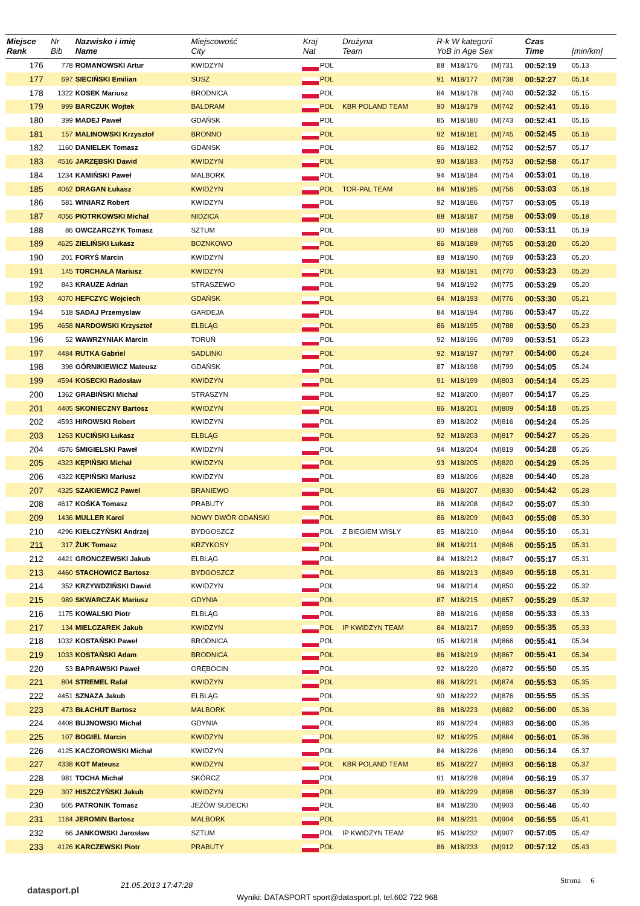| Miejsce Rank | Nr Bib | Nazwisko i imię Name | Miejscowość City | Kraj Nat | | Drużyna Team | R-k W kategorii YoB in Age Sex | | | Czas Time | [min/km] |
| --- | --- | --- | --- | --- | --- | --- | --- | --- | --- | --- | --- |
| 176 | 778 | ROMANOWSKI Artur | KWIDZYN | | POL | | 88 | M18/176 | (M)731 | 00:52:19 | 05.13 |
| 177 | 697 | SIECIŃSKI Emilian | SUSZ | | POL | | 91 | M18/177 | (M)738 | 00:52:27 | 05.14 |
| 178 | 1322 | KOSEK Mariusz | BRODNICA | | POL | | 84 | M18/178 | (M)740 | 00:52:32 | 05.15 |
| 179 | 999 | BARCZUK Wojtek | BALDRAM | | POL | KBR POLAND TEAM | 90 | M18/179 | (M)742 | 00:52:41 | 05.16 |
| 180 | 399 | MADEJ Paweł | GDAŃSK | | POL | | 85 | M18/180 | (M)743 | 00:52:41 | 05.16 |
| 181 | 157 | MALINOWSKI Krzysztof | BRONNO | | POL | | 92 | M18/181 | (M)745 | 00:52:45 | 05.16 |
| 182 | 1160 | DANIELEK Tomasz | GDANSK | | POL | | 86 | M18/182 | (M)752 | 00:52:57 | 05.17 |
| 183 | 4516 | JARZĘBSKI Dawid | KWIDZYN | | POL | | 90 | M18/183 | (M)753 | 00:52:58 | 05.17 |
| 184 | 1234 | KAMIŃSKI Paweł | MALBORK | | POL | | 94 | M18/184 | (M)754 | 00:53:01 | 05.18 |
| 185 | 4062 | DRAGAN Łukasz | KWIDZYN | | POL | TOR-PAL TEAM | 84 | M18/185 | (M)756 | 00:53:03 | 05.18 |
| 186 | 581 | WINIARZ Robert | KWIDZYN | | POL | | 92 | M18/186 | (M)757 | 00:53:05 | 05.18 |
| 187 | 4056 | PIOTRKOWSKI Michał | NIDZICA | | POL | | 88 | M18/187 | (M)758 | 00:53:09 | 05.18 |
| 188 | 86 | OWCZARCZYK Tomasz | SZTUM | | POL | | 90 | M18/188 | (M)760 | 00:53:11 | 05.19 |
| 189 | 4625 | ZIELIŃSKI Łukasz | BOZNKOWO | | POL | | 86 | M18/189 | (M)765 | 00:53:20 | 05.20 |
| 190 | 201 | FORYŚ Marcin | KWIDZYN | | POL | | 88 | M18/190 | (M)769 | 00:53:23 | 05.20 |
| 191 | 145 | TORCHAŁA Mariusz | KWIDZYN | | POL | | 93 | M18/191 | (M)770 | 00:53:23 | 05.20 |
| 192 | 843 | KRAUZE Adrian | STRASZEWO | | POL | | 94 | M18/192 | (M)775 | 00:53:29 | 05.20 |
| 193 | 4070 | HEFCZYC Wojciech | GDAŃSK | | POL | | 84 | M18/193 | (M)776 | 00:53:30 | 05.21 |
| 194 | 518 | SADAJ Przemyslaw | GARDEJA | | POL | | 84 | M18/194 | (M)786 | 00:53:47 | 05.22 |
| 195 | 4658 | NARDOWSKI Krzysztof | ELBLĄG | | POL | | 86 | M18/195 | (M)788 | 00:53:50 | 05.23 |
| 196 | 52 | WAWRZYNIAK Marcin | TORUŃ | | POL | | 92 | M18/196 | (M)789 | 00:53:51 | 05.23 |
| 197 | 4484 | RUTKA Gabriel | SADLINKI | | POL | | 92 | M18/197 | (M)797 | 00:54:00 | 05.24 |
| 198 | 398 | GÓRNIKIEWICZ Mateusz | GDAŃSK | | POL | | 87 | M18/198 | (M)799 | 00:54:05 | 05.24 |
| 199 | 4594 | KOSECKI Radosław | KWIDZYN | | POL | | 91 | M18/199 | (M)803 | 00:54:14 | 05.25 |
| 200 | 1362 | GRABIŃSKI Michał | STRASZYN | | POL | | 92 | M18/200 | (M)807 | 00:54:17 | 05.25 |
| 201 | 4405 | SKONIECZNY Bartosz | KWIDZYN | | POL | | 86 | M18/201 | (M)809 | 00:54:18 | 05.25 |
| 202 | 4593 | HIROWSKI Robert | KWIDZYN | | POL | | 89 | M18/202 | (M)816 | 00:54:24 | 05.26 |
| 203 | 1263 | KUCIŃSKI Łukasz | ELBLĄG | | POL | | 92 | M18/203 | (M)817 | 00:54:27 | 05.26 |
| 204 | 4576 | ŚMIGIELSKI Paweł | KWIDZYN | | POL | | 94 | M18/204 | (M)819 | 00:54:28 | 05.26 |
| 205 | 4323 | KĘPIŃSKI Michał | KWIDZYN | | POL | | 93 | M18/205 | (M)820 | 00:54:29 | 05.26 |
| 206 | 4322 | KĘPIŃSKI Mariusz | KWIDZYN | | POL | | 89 | M18/206 | (M)828 | 00:54:40 | 05.28 |
| 207 | 4325 | SZAKIEWICZ Pawel | BRANIEWO | | POL | | 86 | M18/207 | (M)830 | 00:54:42 | 05.28 |
| 208 | 4617 | KOŚKA Tomasz | PRABUTY | | POL | | 86 | M18/208 | (M)842 | 00:55:07 | 05.30 |
| 209 | 1436 | MULLER Karol | NOWY DWÓR GDAŃSKI | | POL | | 86 | M18/209 | (M)843 | 00:55:08 | 05.30 |
| 210 | 4296 | KIEŁCZYŃSKI Andrzej | BYDGOSZCZ | | POL | Z BIEGIEM WISŁY | 85 | M18/210 | (M)844 | 00:55:10 | 05.31 |
| 211 | 317 | ŻUK Tomasz | KRZYKOSY | | POL | | 88 | M18/211 | (M)846 | 00:55:15 | 05.31 |
| 212 | 4421 | GRONCZEWSKI Jakub | ELBLĄG | | POL | | 84 | M18/212 | (M)847 | 00:55:17 | 05.31 |
| 213 | 4460 | STACHOWICZ Bartosz | BYDGOSZCZ | | POL | | 86 | M18/213 | (M)849 | 00:55:18 | 05.31 |
| 214 | 352 | KRZYWDZIŃSKI Dawid | KWIDZYN | | POL | | 94 | M18/214 | (M)850 | 00:55:22 | 05.32 |
| 215 | 989 | SKWARCZAK Mariusz | GDYNIA | | POL | | 87 | M18/215 | (M)857 | 00:55:29 | 05.32 |
| 216 | 1175 | KOWALSKI Piotr | ELBLĄG | | POL | | 88 | M18/216 | (M)858 | 00:55:33 | 05.33 |
| 217 | 134 | MIELCZAREK Jakub | KWIDZYN | | POL | IP KWIDZYN TEAM | 84 | M18/217 | (M)859 | 00:55:35 | 05.33 |
| 218 | 1032 | KOSTAŃSKI Paweł | BRODNICA | | POL | | 95 | M18/218 | (M)866 | 00:55:41 | 05.34 |
| 219 | 1033 | KOSTAŃSKI Adam | BRODNICA | | POL | | 86 | M18/219 | (M)867 | 00:55:41 | 05.34 |
| 220 | 53 | BAPRAWSKI Paweł | GRĘBOCIN | | POL | | 92 | M18/220 | (M)872 | 00:55:50 | 05.35 |
| 221 | 804 | STREMEL Rafał | KWIDZYN | | POL | | 86 | M18/221 | (M)874 | 00:55:53 | 05.35 |
| 222 | 4451 | SZNAZA Jakub | ELBLĄG | | POL | | 90 | M18/222 | (M)876 | 00:55:55 | 05.35 |
| 223 | 473 | BŁACHUT Bartosz | MALBORK | | POL | | 86 | M18/223 | (M)882 | 00:56:00 | 05.36 |
| 224 | 4408 | BUJNOWSKI Michał | GDYNIA | | POL | | 86 | M18/224 | (M)883 | 00:56:00 | 05.36 |
| 225 | 107 | BOGIEL Marcin | KWIDZYN | | POL | | 92 | M18/225 | (M)884 | 00:56:01 | 05.36 |
| 226 | 4125 | KACZOROWSKI Michał | KWIDZYN | | POL | | 84 | M18/226 | (M)890 | 00:56:14 | 05.37 |
| 227 | 4338 | KOT Mateusz | KWIDZYN | | POL | KBR POLAND TEAM | 85 | M18/227 | (M)893 | 00:56:18 | 05.37 |
| 228 | 981 | TOCHA Michał | SKÓRCZ | | POL | | 91 | M18/228 | (M)894 | 00:56:19 | 05.37 |
| 229 | 307 | HISZCZYŃSKI Jakub | KWIDZYN | | POL | | 89 | M18/229 | (M)898 | 00:56:37 | 05.39 |
| 230 | 605 | PATRONIK Tomasz | JEŻÓW SUDECKI | | POL | | 84 | M18/230 | (M)903 | 00:56:46 | 05.40 |
| 231 | 1184 | JEROMIN Bartosz | MALBORK | | POL | | 84 | M18/231 | (M)904 | 00:56:55 | 05.41 |
| 232 | 66 | JANKOWSKI Jarosław | SZTUM | | POL | IP KWIDZYN TEAM | 85 | M18/232 | (M)907 | 00:57:05 | 05.42 |
| 233 | 4126 | KARCZEWSKI Piotr | PRABUTY | | POL | | 86 | M18/233 | (M)912 | 00:57:12 | 05.43 |
datasport.pl 21.05.2013 17:47:28
Strona 6
Wyniki: DATASPORT sport@datasport.pl, tel.602 722 968